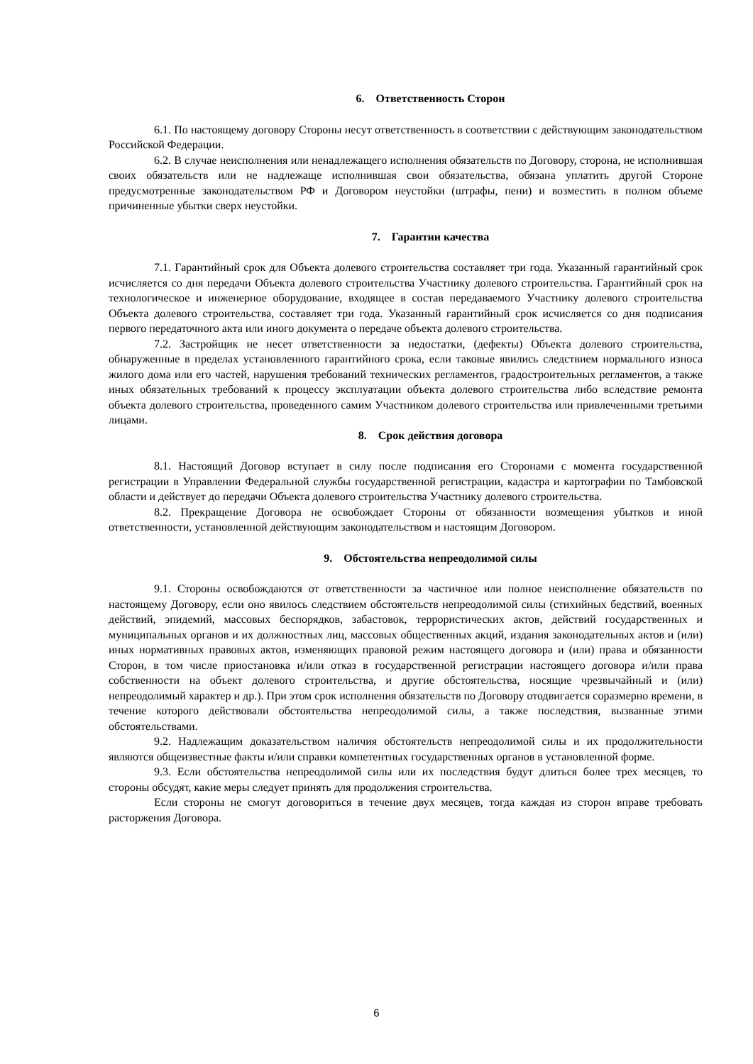6. Ответственность Сторон
6.1. По настоящему договору Стороны несут ответственность в соответствии с действующим законодательством Российской Федерации.
6.2. В случае неисполнения или ненадлежащего исполнения обязательств по Договору, сторона, не исполнившая своих обязательств или не надлежаще исполнившая свои обязательства, обязана уплатить другой Стороне предусмотренные законодательством РФ и Договором неустойки (штрафы, пени) и возместить в полном объеме причиненные убытки сверх неустойки.
7. Гарантии качества
7.1. Гарантийный срок для Объекта долевого строительства составляет три года. Указанный гарантийный срок исчисляется со дня передачи Объекта долевого строительства Участнику долевого строительства. Гарантийный срок на технологическое и инженерное оборудование, входящее в состав передаваемого Участнику долевого строительства Объекта долевого строительства, составляет три года. Указанный гарантийный срок исчисляется со дня подписания первого передаточного акта или иного документа о передаче объекта долевого строительства.
7.2. Застройщик не несет ответственности за недостатки, (дефекты) Объекта долевого строительства, обнаруженные в пределах установленного гарантийного срока, если таковые явились следствием нормального износа жилого дома или его частей, нарушения требований технических регламентов, градостроительных регламентов, а также иных обязательных требований к процессу эксплуатации объекта долевого строительства либо вследствие ремонта объекта долевого строительства, проведенного самим Участником долевого строительства или привлеченными третьими лицами.
8. Срок действия договора
8.1. Настоящий Договор вступает в силу после подписания его Сторонами с момента государственной регистрации в Управлении Федеральной службы государственной регистрации, кадастра и картографии по Тамбовской области и действует до передачи Объекта долевого строительства Участнику долевого строительства.
8.2. Прекращение Договора не освобождает Стороны от обязанности возмещения убытков и иной ответственности, установленной действующим законодательством и настоящим Договором.
9. Обстоятельства непреодолимой силы
9.1. Стороны освобождаются от ответственности за частичное или полное неисполнение обязательств по настоящему Договору, если оно явилось следствием обстоятельств непреодолимой силы (стихийных бедствий, военных действий, эпидемий, массовых беспорядков, забастовок, террористических актов, действий государственных и муниципальных органов и их должностных лиц, массовых общественных акций, издания законодательных актов и (или) иных нормативных правовых актов, изменяющих правовой режим настоящего договора и (или) права и обязанности Сторон, в том числе приостановка и/или отказ в государственной регистрации настоящего договора и/или права собственности на объект долевого строительства, и другие обстоятельства, носящие чрезвычайный и (или) непреодолимый характер и др.). При этом срок исполнения обязательств по Договору отодвигается соразмерно времени, в течение которого действовали обстоятельства непреодолимой силы, а также последствия, вызванные этими обстоятельствами.
9.2. Надлежащим доказательством наличия обстоятельств непреодолимой силы и их продолжительности являются общеизвестные факты и/или справки компетентных государственных органов в установленной форме.
9.3. Если обстоятельства непреодолимой силы или их последствия будут длиться более трех месяцев, то стороны обсудят, какие меры следует принять для продолжения строительства.
Если стороны не смогут договориться в течение двух месяцев, тогда каждая из сторон вправе требовать расторжения Договора.
6